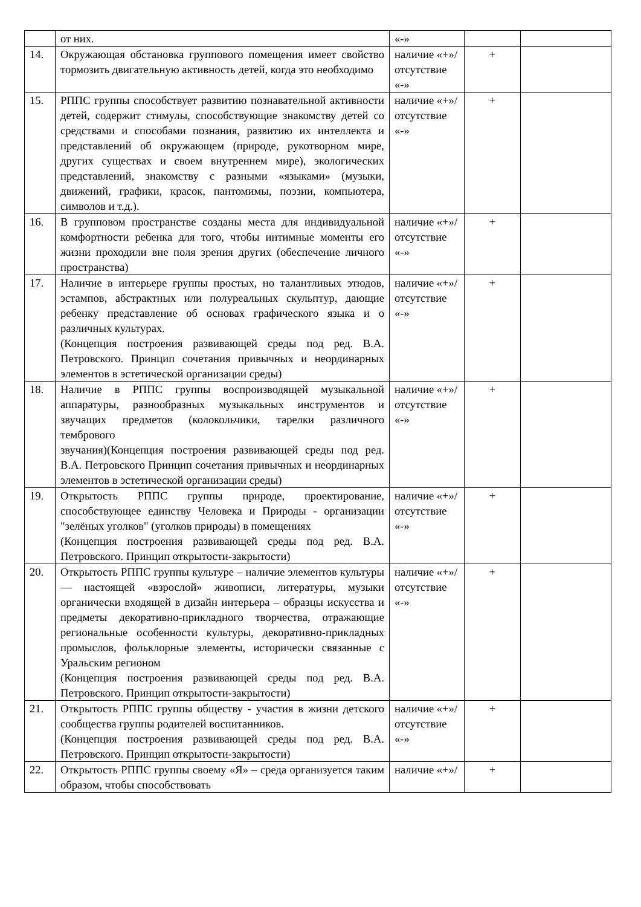| | от них. | «-» | | |
| 14. | Окружающая обстановка группового помещения имеет свойство тормозить двигательную активность детей, когда это необходимо | наличие «+»/ отсутствие «-» | + | |
| 15. | РППС группы способствует развитию познавательной активности детей, содержит стимулы, способствующие знакомству детей со средствами и способами познания, развитию их интеллекта и представлений об окружающем (природе, рукотворном мире, других существах и своем внутреннем мире), экологических представлений, знакомству с разными «языками» (музыки, движений, графики, красок, пантомимы, поэзии, компьютера, символов и т.д.). | наличие «+»/ отсутствие «-» | + | |
| 16. | В групповом пространстве созданы места для индивидуальной комфортности ребенка для того, чтобы интимные моменты его жизни проходили вне поля зрения других (обеспечение личного пространства) | наличие «+»/ отсутствие «-» | + | |
| 17. | Наличие в интерьере группы простых, но талантливых этюдов, эстампов, абстрактных или полуреальных скульптур, дающие ребенку представление об основах графического языка и о различных культурах. (Концепция построения развивающей среды под ред. В.А. Петровского. Принцип сочетания привычных и неординарных элементов в эстетической организации среды) | наличие «+»/ отсутствие «-» | + | |
| 18. | Наличие в РППС группы воспроизводящей музыкальной аппаратуры, разнообразных музыкальных инструментов и звучащих предметов (колокольчики, тарелки различного тембрового звучания)(Концепция построения развивающей среды под ред. В.А. Петровского Принцип сочетания привычных и неординарных элементов в эстетической организации среды) | наличие «+»/ отсутствие «-» | + | |
| 19. | Открытость РППС группы природе, проектирование, способствующее единству Человека и Природы - организации "зелёных уголков" (уголков природы) в помещениях (Концепция построения развивающей среды под ред. В.А. Петровского. Принцип открытости-закрытости) | наличие «+»/ отсутствие «-» | + | |
| 20. | Открытость РППС группы культуре – наличие элементов культуры — настоящей «взрослой» живописи, литературы, музыки органически входящей в дизайн интерьера – образцы искусства и предметы декоративно-прикладного творчества, отражающие региональные особенности культуры, декоративно-прикладных промыслов, фольклорные элементы, исторически связанные с Уральским регионом (Концепция построения развивающей среды под ред. В.А. Петровского. Принцип открытости-закрытости) | наличие «+»/ отсутствие «-» | + | |
| 21. | Открытость РППС группы обществу - участия в жизни детского сообщества группы родителей воспитанников. (Концепция построения развивающей среды под ред. В.А. Петровского. Принцип открытости-закрытости) | наличие «+»/ отсутствие «-» | + | |
| 22. | Открытость РППС группы своему «Я» – среда организуется таким образом, чтобы способствовать | наличие «+»/ | + | |